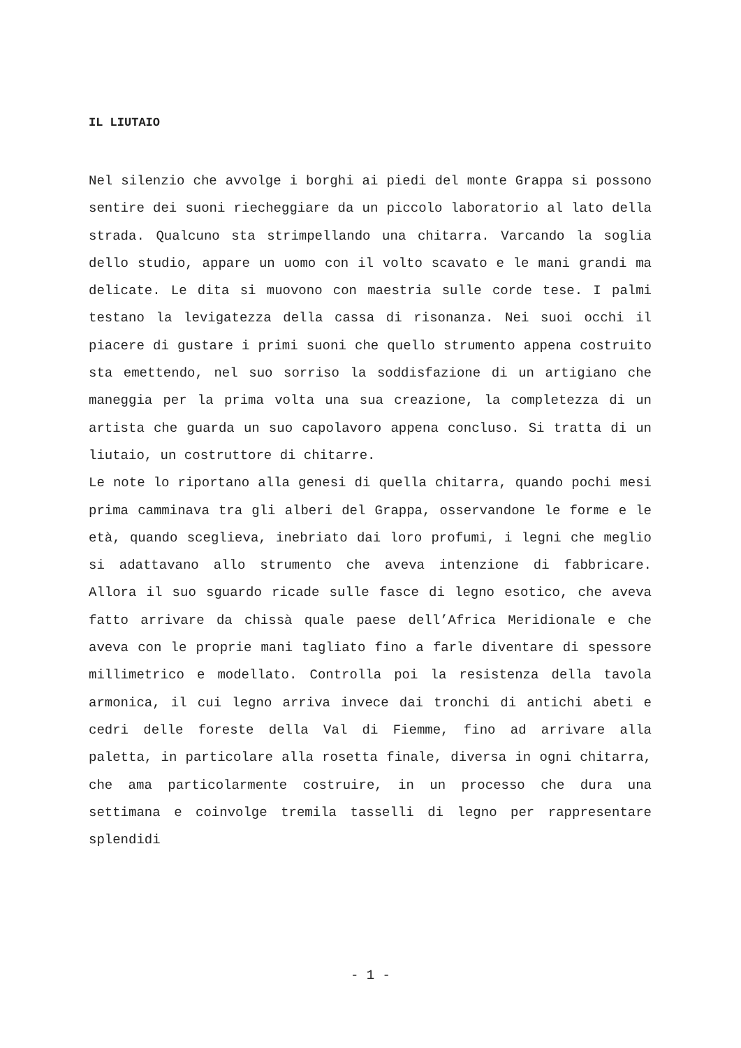IL LIUTAIO
Nel silenzio che avvolge i borghi ai piedi del monte Grappa si possono sentire dei suoni riecheggiare da un piccolo laboratorio al lato della strada. Qualcuno sta strimpellando una chitarra. Varcando la soglia dello studio, appare un uomo con il volto scavato e le mani grandi ma delicate. Le dita si muovono con maestria sulle corde tese. I palmi testano la levigatezza della cassa di risonanza. Nei suoi occhi il piacere di gustare i primi suoni che quello strumento appena costruito sta emettendo, nel suo sorriso la soddisfazione di un artigiano che maneggia per la prima volta una sua creazione, la completezza di un artista che guarda un suo capolavoro appena concluso. Si tratta di un liutaio, un costruttore di chitarre.
Le note lo riportano alla genesi di quella chitarra, quando pochi mesi prima camminava tra gli alberi del Grappa, osservandone le forme e le età, quando sceglieva, inebriato dai loro profumi, i legni che meglio si adattavano allo strumento che aveva intenzione di fabbricare. Allora il suo sguardo ricade sulle fasce di legno esotico, che aveva fatto arrivare da chissà quale paese dell’Africa Meridionale e che aveva con le proprie mani tagliato fino a farle diventare di spessore millimetrico e modellato. Controlla poi la resistenza della tavola armonica, il cui legno arriva invece dai tronchi di antichi abeti e cedri delle foreste della Val di Fiemme, fino ad arrivare alla paletta, in particolare alla rosetta finale, diversa in ogni chitarra, che ama particolarmente costruire, in un processo che dura una settimana e coinvolge tremila tasselli di legno per rappresentare splendidi
- 1 -